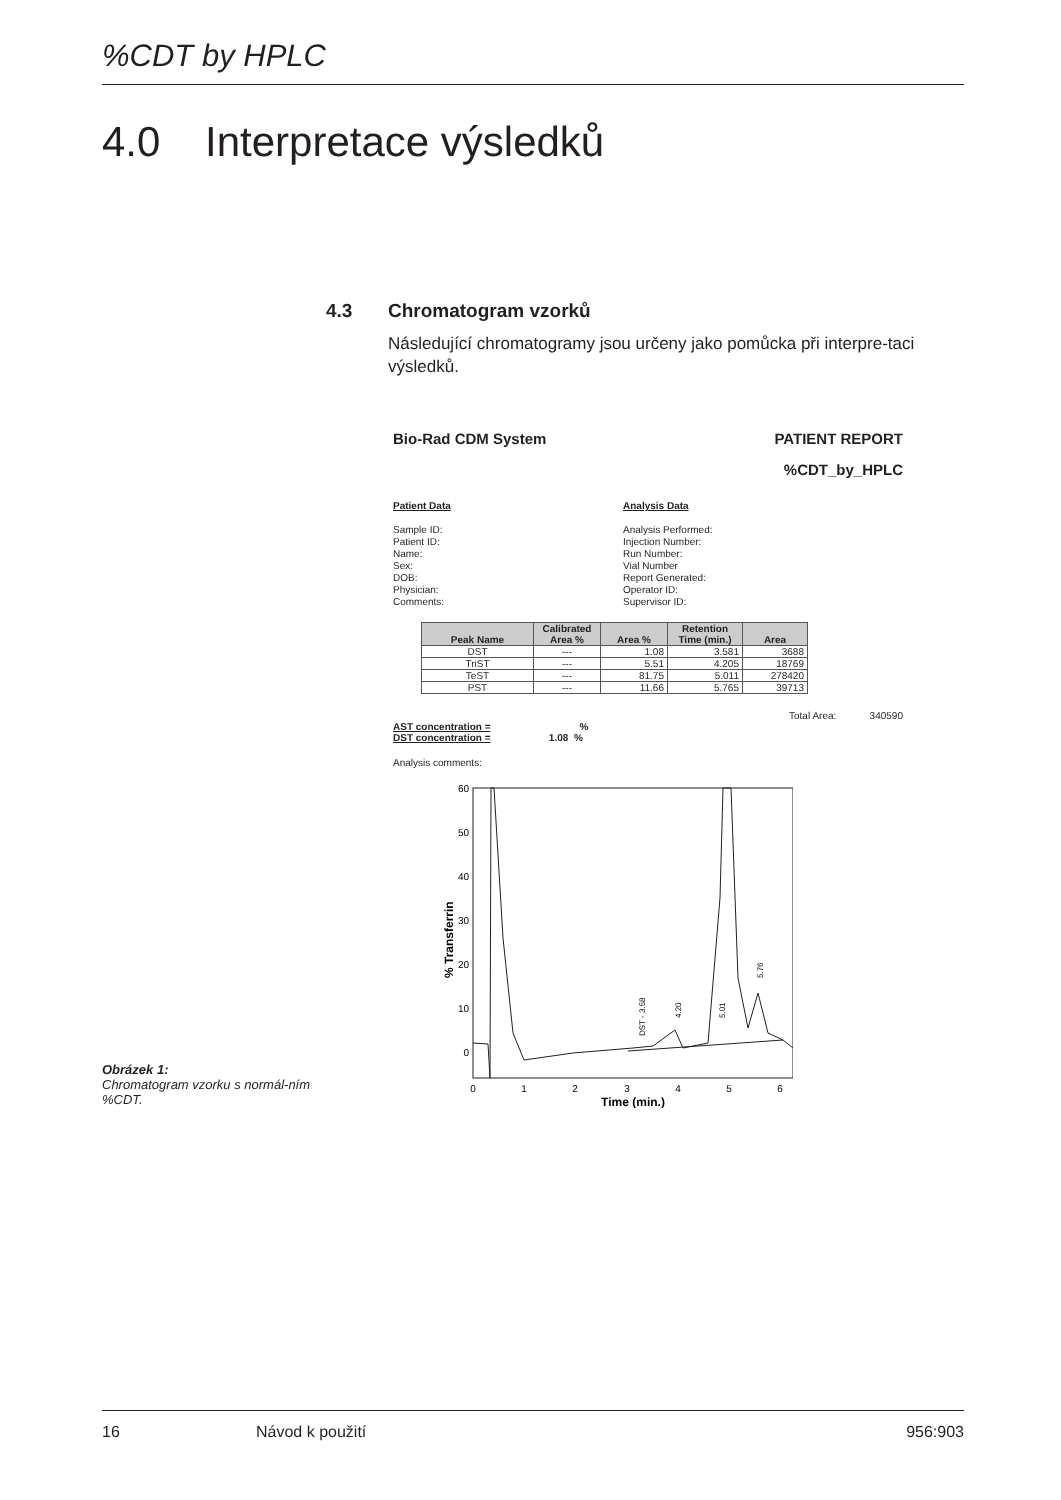%CDT by HPLC
4.0 Interpretace výsledků
4.3 Chromatogram vzorků
Následující chromatogramy jsou určeny jako pomůcka při interpre-taci výsledků.
Bio-Rad CDM System PATIENT REPORT
%CDT_by_HPLC
Patient Data
Sample ID:
Patient ID:
Name:
Sex:
DOB:
Physician:
Comments:
Analysis Data
Analysis Performed:
Injection Number:
Run Number:
Vial Number
Report Generated:
Operator ID:
Supervisor ID:
| Peak Name | Calibrated Area % | Area % | Retention Time (min.) | Area |
| --- | --- | --- | --- | --- |
| DST | --- | 1.08 | 3.581 | 3688 |
| TriST | --- | 5.51 | 4.205 | 18769 |
| TeST | --- | 81.75 | 5.011 | 278420 |
| PST | --- | 11.66 | 5.765 | 39713 |
Total Area: 340590
AST concentration = %
DST concentration = 1.08 %
Analysis comments:
% Transferrin
60
50
40
30
20
10
0
0
1
2
3
4
5
6
Time (min.)
DST - 3.58
4.20
5.01
5.76
Obrázek 1:
Chromatogram vzorku s normál-ním %CDT.
16 Návod k použití 956:903